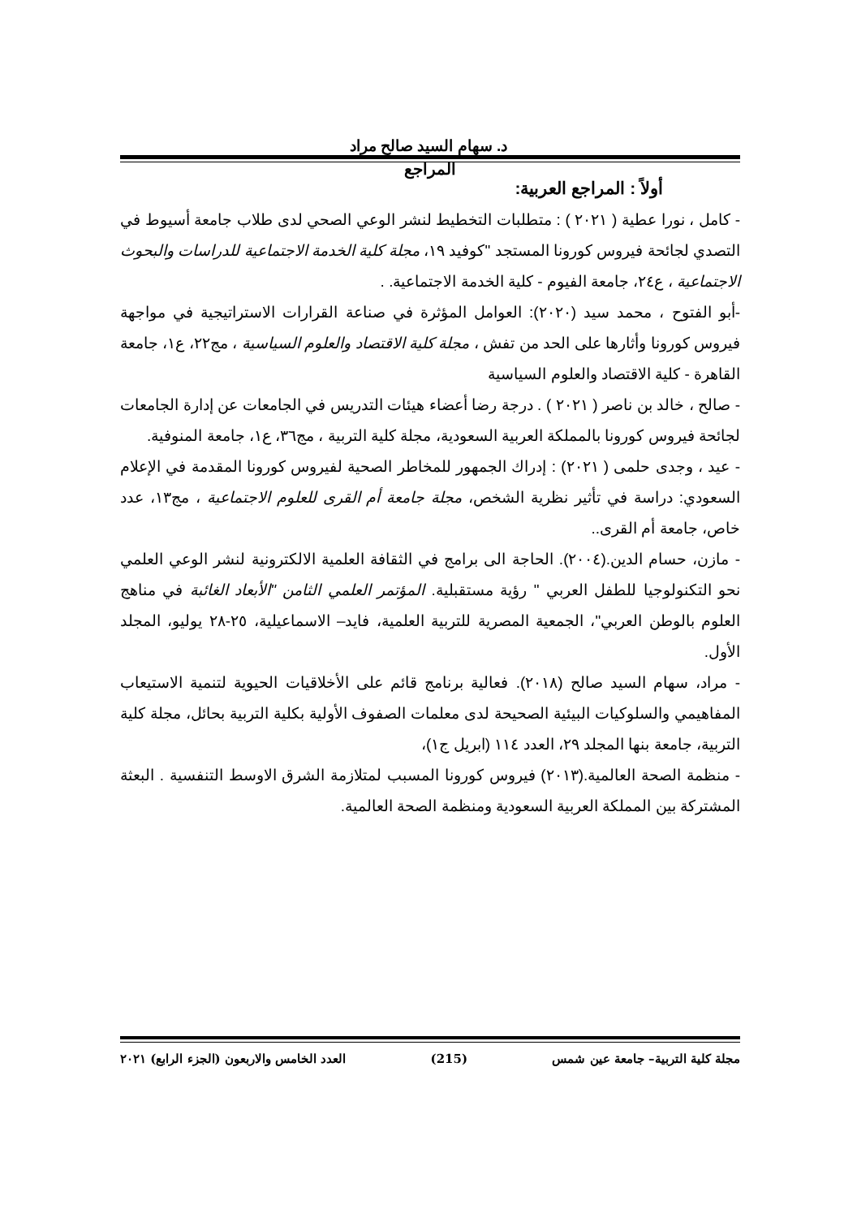د. سهام السيد صالح مراد
المراجع
أولاً : المراجع العربية:
- كامل ، نورا عطية ( ٢٠٢١ ) : متطلبات التخطيط لنشر الوعي الصحي لدى طلاب جامعة أسيوط في التصدي لجائحة فيروس كورونا المستجد "كوفيد ١٩، مجلة كلية الخدمة الاجتماعية للدراسات والبحوث الاجتماعية ، ع٢٤، جامعة الفيوم - كلية الخدمة الاجتماعية. .
-أبو الفتوح ، محمد سيد (٢٠٢٠): العوامل المؤثرة في صناعة القرارات الاستراتيجية في مواجهة فيروس كورونا وأثارها على الحد من تفش ، مجلة كلية الاقتصاد والعلوم السياسية ، مج٢٢، ع١، جامعة القاهرة - كلية الاقتصاد والعلوم السياسية
- صالح ، خالد بن ناصر ( ٢٠٢١ ) . درجة رضا أعضاء هيئات التدريس في الجامعات عن إدارة الجامعات لجائحة فيروس كورونا بالمملكة العربية السعودية، مجلة كلية التربية ، مج٣٦، ع١، جامعة المنوفية.
- عيد ، وجدى حلمى ( ٢٠٢١) : إدراك الجمهور للمخاطر الصحية لفيروس كورونا المقدمة في الإعلام السعودي: دراسة في تأثير نظرية الشخص، مجلة جامعة أم القرى للعلوم الاجتماعية ، مج١٣، عدد خاص، جامعة أم القرى..
- مازن، حسام الدين.(٢٠٠٤). الحاجة الى برامج في الثقافة العلمية الالكترونية لنشر الوعي العلمي نحو التكنولوجيا للطفل العربي " رؤية مستقبلية. المؤتمر العلمي الثامن "الأبعاد الغائبة في مناهج العلوم بالوطن العربي"، الجمعية المصرية للتربية العلمية، فايد– الاسماعيلية، ٢٥-٢٨ يوليو، المجلد الأول.
- مراد، سهام السيد صالح (٢٠١٨). فعالية برنامج قائم على الأخلاقيات الحيوية لتنمية الاستيعاب المفاهيمي والسلوكيات البيئية الصحيحة لدى معلمات الصفوف الأولية بكلية التربية بحائل، مجلة كلية التربية، جامعة بنها المجلد ٢٩، العدد ١١٤ (ابريل ج١)،
- منظمة الصحة العالمية.(٢٠١٣) فيروس كورونا المسبب لمتلازمة الشرق الاوسط التنفسية . البعثة المشتركة بين المملكة العربية السعودية ومنظمة الصحة العالمية.
مجلة كلية التربية– جامعة عين شمس (215) العدد الخامس والاربعون (الجزء الرابع) ٢٠٢١